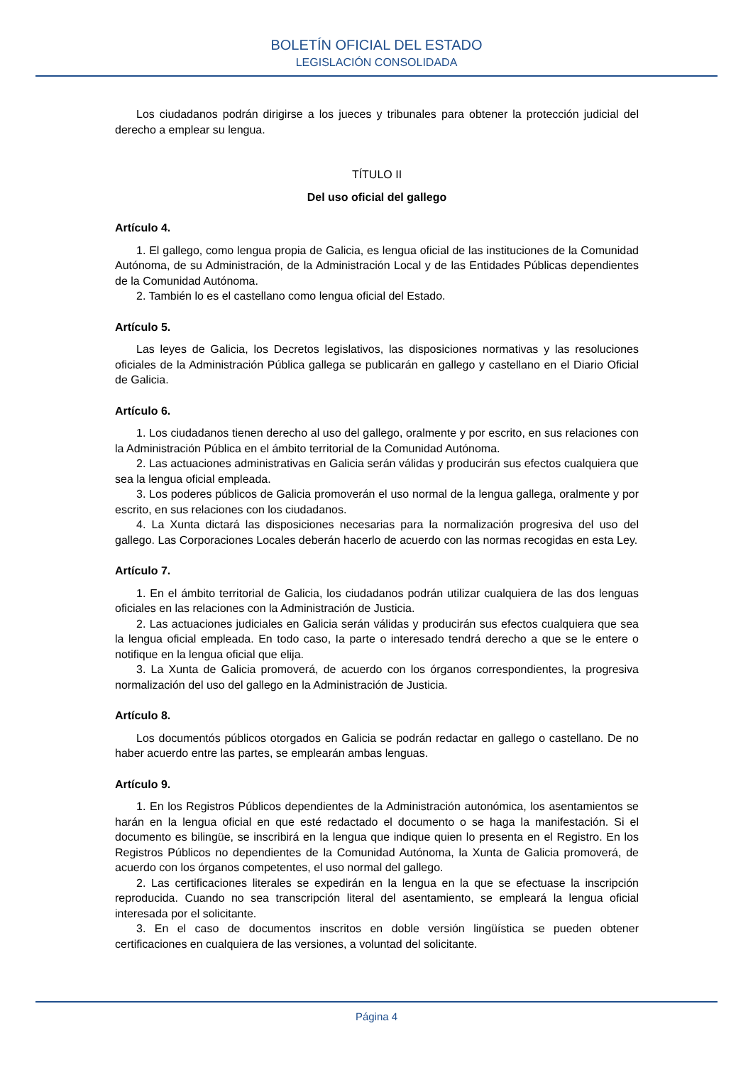BOLETÍN OFICIAL DEL ESTADO
LEGISLACIÓN CONSOLIDADA
Los ciudadanos podrán dirigirse a los jueces y tribunales para obtener la protección judicial del derecho a emplear su lengua.
TÍTULO II
Del uso oficial del gallego
Artículo 4.
1. El gallego, como lengua propia de Galicia, es lengua oficial de las instituciones de la Comunidad Autónoma, de su Administración, de la Administración Local y de las Entidades Públicas dependientes de la Comunidad Autónoma.
2. También lo es el castellano como lengua oficial del Estado.
Artículo 5.
Las leyes de Galicia, los Decretos legislativos, las disposiciones normativas y las resoluciones oficiales de la Administración Pública gallega se publicarán en gallego y castellano en el Diario Oficial de Galicia.
Artículo 6.
1. Los ciudadanos tienen derecho al uso del gallego, oralmente y por escrito, en sus relaciones con la Administración Pública en el ámbito territorial de la Comunidad Autónoma.
2. Las actuaciones administrativas en Galicia serán válidas y producirán sus efectos cualquiera que sea la lengua oficial empleada.
3. Los poderes públicos de Galicia promoverán el uso normal de la lengua gallega, oralmente y por escrito, en sus relaciones con los ciudadanos.
4. La Xunta dictará las disposiciones necesarias para la normalización progresiva del uso del gallego. Las Corporaciones Locales deberán hacerlo de acuerdo con las normas recogidas en esta Ley.
Artículo 7.
1. En el ámbito territorial de Galicia, los ciudadanos podrán utilizar cualquiera de las dos lenguas oficiales en las relaciones con la Administración de Justicia.
2. Las actuaciones judiciales en Galicia serán válidas y producirán sus efectos cualquiera que sea la lengua oficial empleada. En todo caso, Ia parte o interesado tendrá derecho a que se le entere o notifique en la lengua oficial que elija.
3. La Xunta de Galicia promoverá, de acuerdo con los órganos correspondientes, la progresiva normalización del uso del gallego en la Administración de Justicia.
Artículo 8.
Los documentós públicos otorgados en Galicia se podrán redactar en gallego o castellano. De no haber acuerdo entre las partes, se emplearán ambas lenguas.
Artículo 9.
1. En los Registros Públicos dependientes de la Administración autonómica, los asentamientos se harán en la lengua oficial en que esté redactado el documento o se haga la manifestación. Si el documento es bilingüe, se inscribirá en la lengua que indique quien lo presenta en el Registro. En los Registros Públicos no dependientes de la Comunidad Autónoma, la Xunta de Galicia promoverá, de acuerdo con los órganos competentes, el uso normal del gallego.
2. Las certificaciones literales se expedirán en la lengua en la que se efectuase la inscripción reproducida. Cuando no sea transcripción literal del asentamiento, se empleará la lengua oficial interesada por el solicitante.
3. En el caso de documentos inscritos en doble versión lingüística se pueden obtener certificaciones en cualquiera de las versiones, a voluntad del solicitante.
Página 4